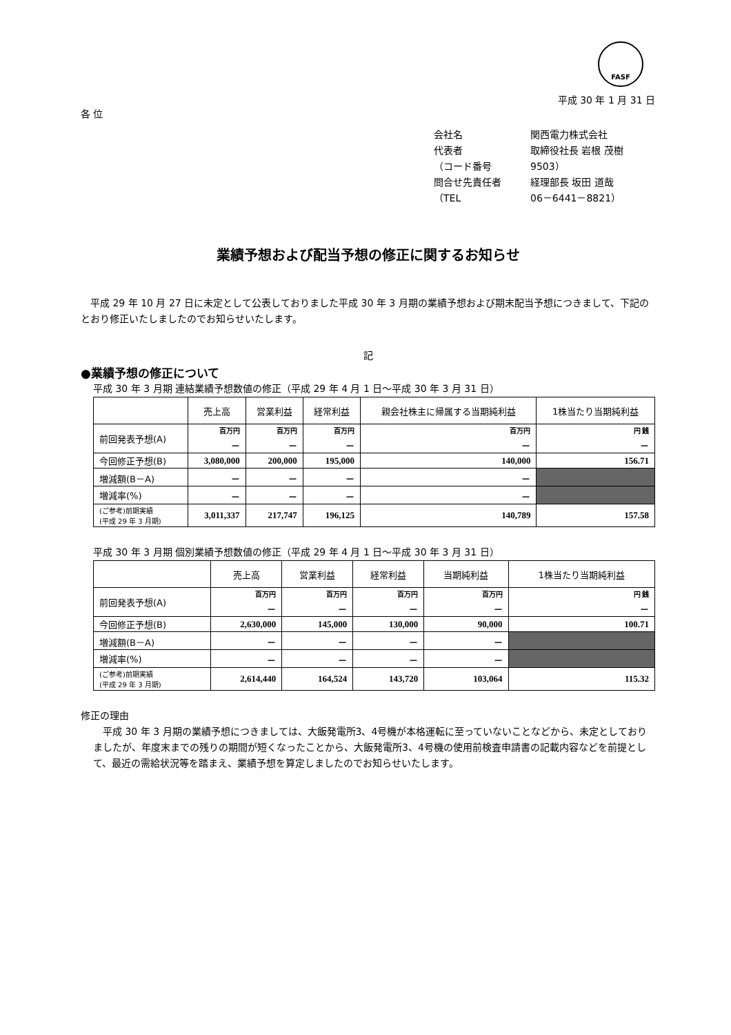FASF
平成 30 年 1 月 31 日
各 位
会社名 関西電力株式会社
代表者 取締役社長 岩根 茂樹
（コード番号 9503）
問合せ先責任者 経理部長 坂田 道哉
（TEL 06－6441－8821）
業績予想および配当予想の修正に関するお知らせ
　平成 29 年 10 月 27 日に未定として公表しておりました平成 30 年 3 月期の業績予想および期末配当予想につきまして、下記のとおり修正いたしましたのでお知らせいたします。
記
●業績予想の修正について
平成 30 年 3 月期 連結業績予想数値の修正（平成 29 年 4 月 1 日～平成 30 年 3 月 31 日）
| | 売上高 | 営業利益 | 経常利益 | 親会社株主に帰属する当期純利益 | 1株当たり当期純利益 |
| --- | --- | --- | --- | --- | --- |
| 前回発表予想(A) | 百万円 － | 百万円 － | 百万円 － | 百万円 － | 円 銭 － |
| 今回修正予想(B) | 3,080,000 | 200,000 | 195,000 | 140,000 | 156.71 |
| 増減額(B－A) | － | － | － | － | |
| 増減率(%) | － | － | － | － | |
| (ご参考)前期実績 (平成 29 年 3 月期) | 3,011,337 | 217,747 | 196,125 | 140,789 | 157.58 |
平成 30 年 3 月期 個別業績予想数値の修正（平成 29 年 4 月 1 日～平成 30 年 3 月 31 日）
| | 売上高 | 営業利益 | 経常利益 | 当期純利益 | 1株当たり当期純利益 |
| --- | --- | --- | --- | --- | --- |
| 前回発表予想(A) | 百万円 － | 百万円 － | 百万円 － | 百万円 － | 円 銭 － |
| 今回修正予想(B) | 2,630,000 | 145,000 | 130,000 | 90,000 | 100.71 |
| 増減額(B－A) | － | － | － | － | |
| 増減率(%) | － | － | － | － | |
| (ご参考)前期実績 (平成 29 年 3 月期) | 2,614,440 | 164,524 | 143,720 | 103,064 | 115.32 |
修正の理由
　平成 30 年 3 月期の業績予想につきましては、大飯発電所3、4号機が本格運転に至っていないことなどから、未定としておりましたが、年度末までの残りの期間が短くなったことから、大飯発電所3、4号機の使用前検査申請書の記載内容などを前提として、最近の需給状況等を踏まえ、業績予想を算定しましたのでお知らせいたします。